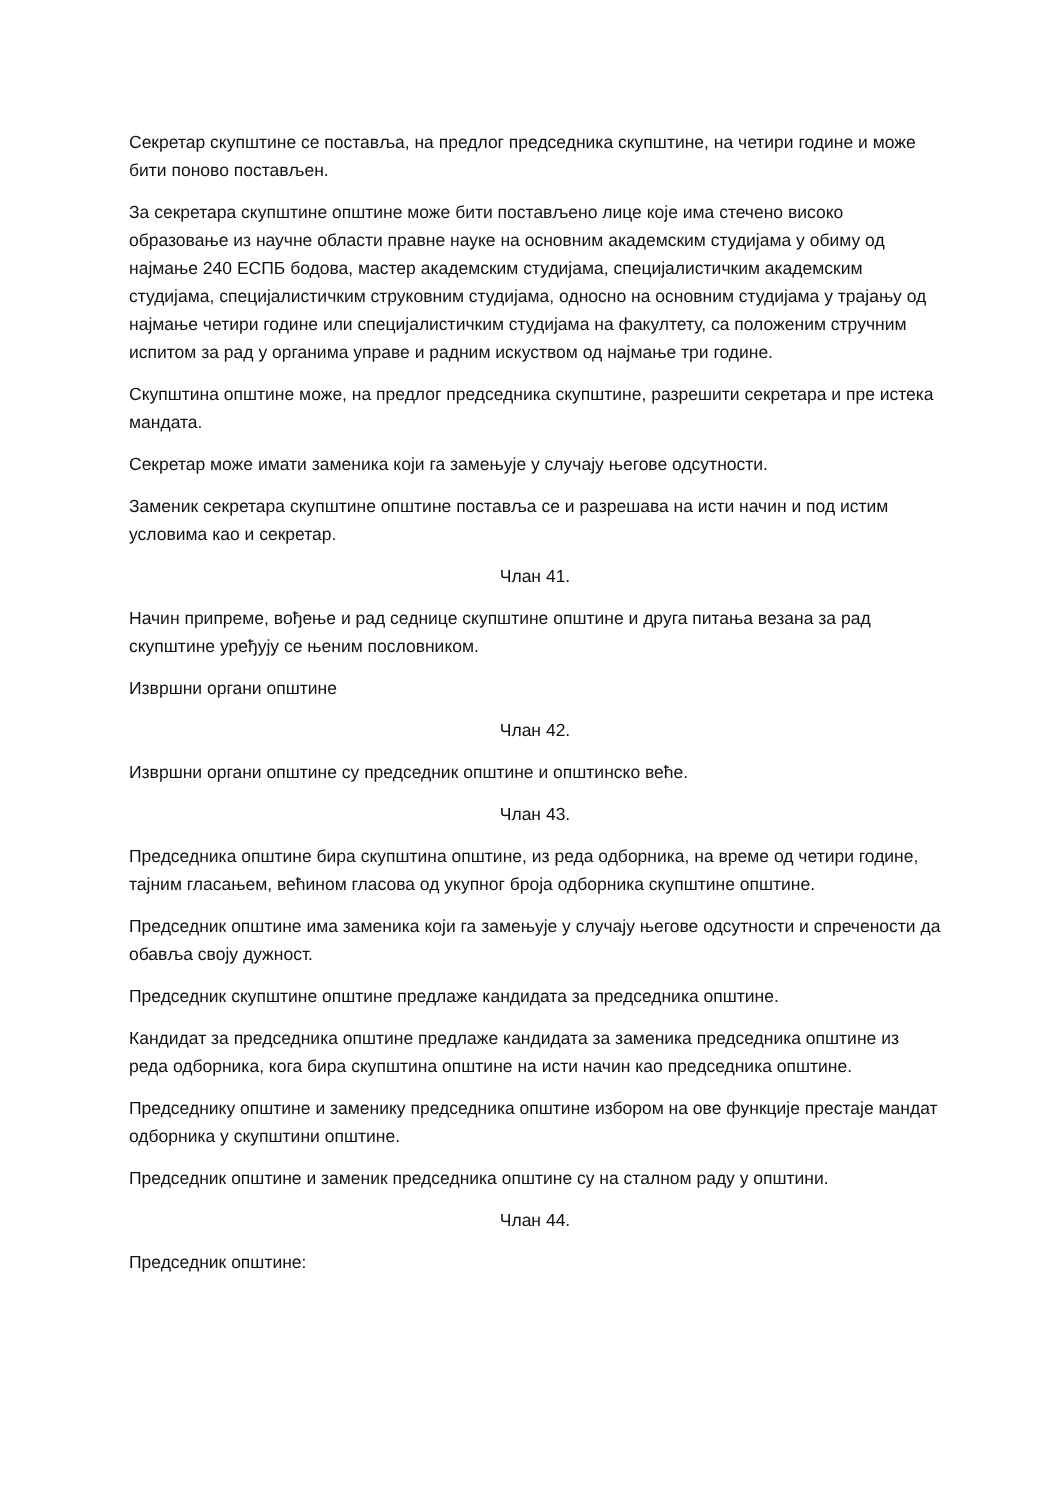Секретар скупштине се поставља, на предлог председника скупштине, на четири године и може бити поново постављен.
За секретара скупштине општине може бити постављено лице које има стечено високо образовање из научне области правне науке на основним академским студијама у обиму од најмање 240 ЕСПБ бодова, мастер академским студијама, специјалистичким академским студијама, специјалистичким струковним студијама, односно на основним студијама у трајању од најмање четири године или специјалистичким студијама на факултету, са положеним стручним испитом за рад у органима управе и радним искуством од најмање три године.
Скупштина општине може, на предлог председника скупштине, разрешити секретара и пре истека мандата.
Секретар може имати заменика који га замењује у случају његове одсутности.
Заменик секретара скупштине општине поставља се и разрешава на исти начин и под истим условима као и секретар.
Члан 41.
Начин припреме, вођење и рад седнице скупштине општине и друга питања везана за рад скупштине уређују се њеним пословником.
Извршни органи општине
Члан 42.
Извршни органи општине су председник општине и општинско веће.
Члан 43.
Председника општине бира скупштина општине, из реда одборника, на време од четири године, тајним гласањем, већином гласова од укупног броја одборника скупштине општине.
Председник општине има заменика који га замењује у случају његове одсутности и спречености да обавља своју дужност.
Председник скупштине општине предлаже кандидата за председника општине.
Кандидат за председника општине предлаже кандидата за заменика председника општине из реда одборника, кога бира скупштина општине на исти начин као председника општине.
Председнику општине и заменику председника општине избором на ове функције престаје мандат одборника у скупштини општине.
Председник општине и заменик председника општине су на сталном раду у општини.
Члан 44.
Председник општине: